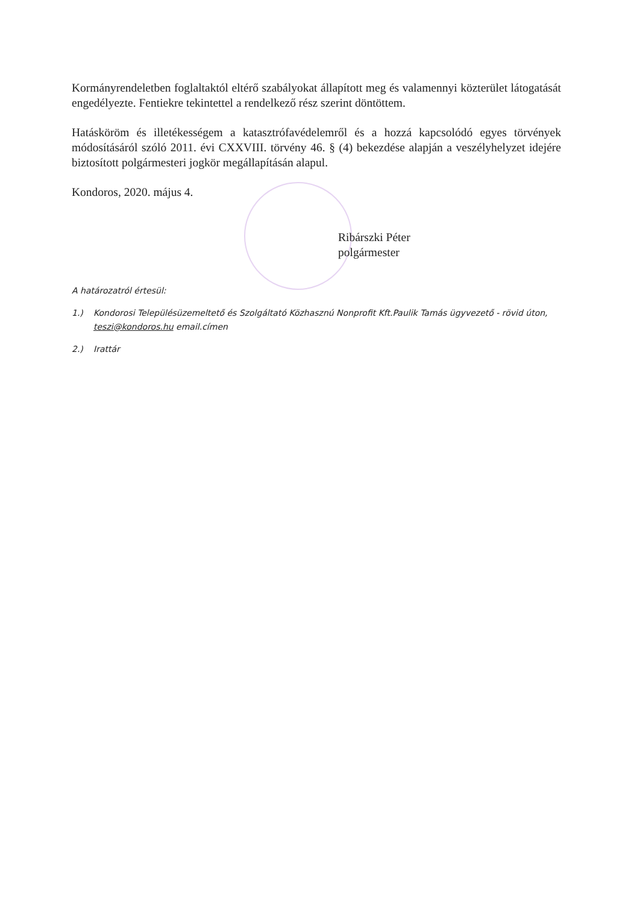Kormányrendeletben foglaltaktól eltérő szabályokat állapított meg és valamennyi közterület látogatását engedélyezte. Fentiekre tekintettel a rendelkező rész szerint döntöttem.
Hatásköröm és illetékességem a katasztrófavédelemről és a hozzá kapcsolódó egyes törvények módosításáról szóló 2011. évi CXXVIII. törvény 46. § (4) bekezdése alapján a veszélyhelyzet idejére biztosított polgármesteri jogkör megállapításán alapul.
Kondoros, 2020. május 4.
Ribárszki Péter
polgármester
A határozatról értesül:
1.) Kondorosi Településüzemeltető és Szolgáltató Közhasznú Nonprofit Kft.Paulik Tamás ügyvezető - rövid úton, teszi@kondoros.hu email.címen
2.) Irattár